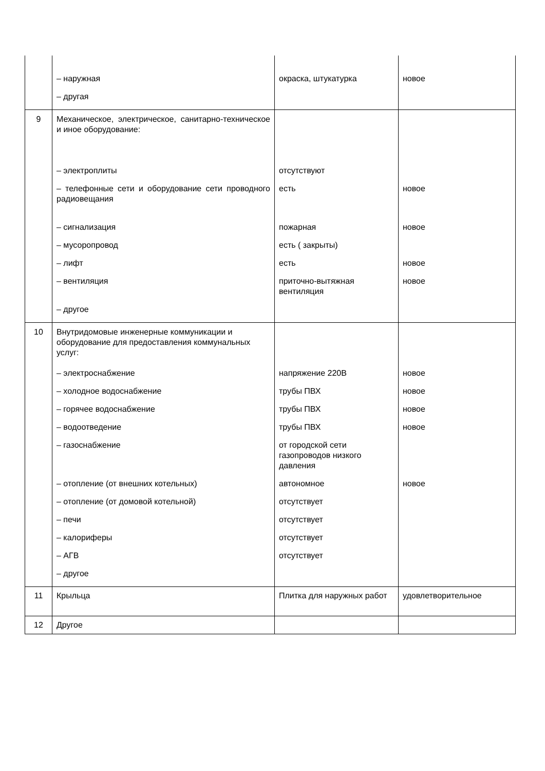| | – наружная – другая | окраска, штукатурка | новое |
| 9 | Механическое, электрическое, санитарно-техническое и иное оборудование: – электроплиты – телефонные сети и оборудование сети проводного радиовещания – сигнализация – мусоропровод – лифт – вентиляция – другое | отсутствуют есть пожарная есть ( закрыты) есть приточно-вытяжная вентиляция | новое новое новое новое |
| 10 | Внутридомовые инженерные коммуникации и оборудование для предоставления коммунальных услуг: – электроснабжение – холодное водоснабжение – горячее водоснабжение – водоотведение – газоснабжение – отопление (от внешних котельных) – отопление (от домовой котельной) – печи – калориферы – АГВ – другое | напряжение 220В трубы ПВХ трубы ПВХ трубы ПВХ от городской сети газопроводов низкого давления автономное отсутствует отсутствует отсутствует отсутствует | новое новое новое новое новое |
| 11 | Крыльца | Плитка для наружных работ | удовлетворительное |
| 12 | Другое | | |